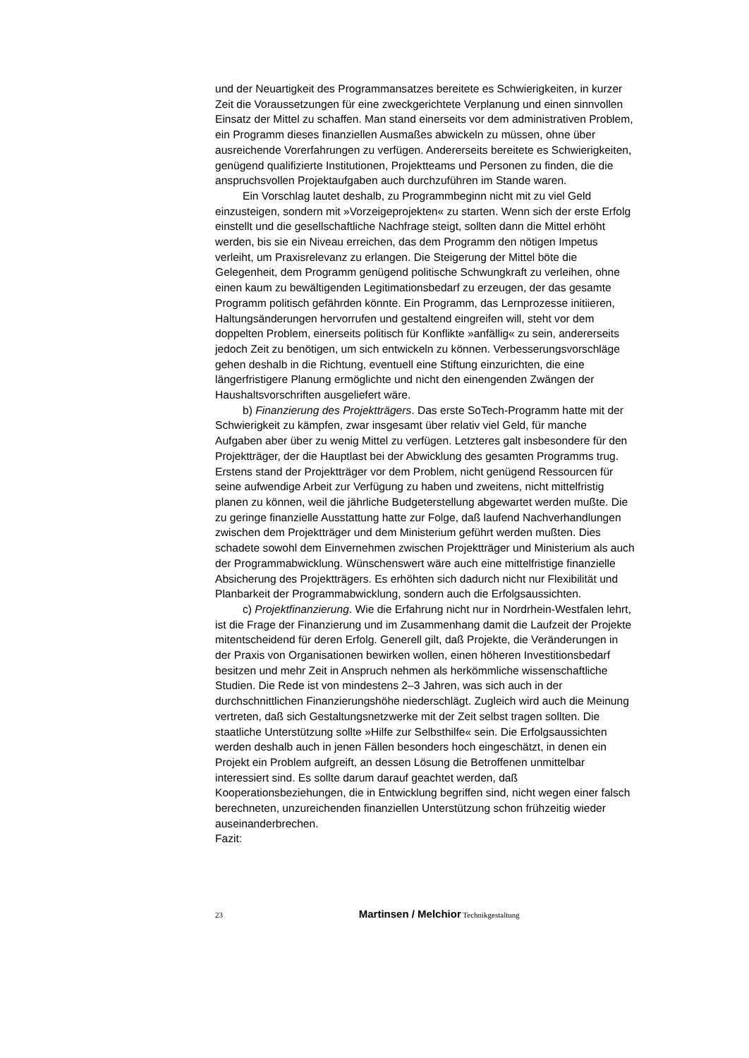und der Neuartigkeit des Programmansatzes bereitete es Schwierigkeiten, in kurzer Zeit die Voraussetzungen für eine zweckgerichtete Verplanung und einen sinnvollen Einsatz der Mittel zu schaffen. Man stand einerseits vor dem administrativen Problem, ein Programm dieses finanziellen Ausmaßes abwickeln zu müssen, ohne über ausreichende Vorerfahrungen zu verfügen. Andererseits bereitete es Schwierigkeiten, genügend qualifizierte Institutionen, Projektteams und Personen zu finden, die die anspruchsvollen Projektaufgaben auch durchzuführen im Stande waren.
Ein Vorschlag lautet deshalb, zu Programmbeginn nicht mit zu viel Geld einzusteigen, sondern mit »Vorzeigeprojekten« zu starten. Wenn sich der erste Erfolg einstellt und die gesellschaftliche Nachfrage steigt, sollten dann die Mittel erhöht werden, bis sie ein Niveau erreichen, das dem Programm den nötigen Impetus verleiht, um Praxisrelevanz zu erlangen. Die Steigerung der Mittel böte die Gelegenheit, dem Programm genügend politische Schwungkraft zu verleihen, ohne einen kaum zu bewältigenden Legitimationsbedarf zu erzeugen, der das gesamte Programm politisch gefährden könnte. Ein Programm, das Lernprozesse initiieren, Haltungsänderungen hervorrufen und gestaltend eingreifen will, steht vor dem doppelten Problem, einerseits politisch für Konflikte »anfällig« zu sein, andererseits jedoch Zeit zu benötigen, um sich entwickeln zu können. Verbesserungsvorschläge gehen deshalb in die Richtung, eventuell eine Stiftung einzurichten, die eine längerfristigere Planung ermöglichte und nicht den einengenden Zwängen der Haushaltsvorschriften ausgeliefert wäre.
b) Finanzierung des Projektträgers. Das erste SoTech-Programm hatte mit der Schwierigkeit zu kämpfen, zwar insgesamt über relativ viel Geld, für manche Aufgaben aber über zu wenig Mittel zu verfügen. Letzteres galt insbesondere für den Projektträger, der die Hauptlast bei der Abwicklung des gesamten Programms trug. Erstens stand der Projektträger vor dem Problem, nicht genügend Ressourcen für seine aufwendige Arbeit zur Verfügung zu haben und zweitens, nicht mittelfristig planen zu können, weil die jährliche Budgeterstellung abgewartet werden mußte. Die zu geringe finanzielle Ausstattung hatte zur Folge, daß laufend Nachverhandlungen zwischen dem Projektträger und dem Ministerium geführt werden mußten. Dies schadete sowohl dem Einvernehmen zwischen Projektträger und Ministerium als auch der Programmabwicklung. Wünschenswert wäre auch eine mittelfristige finanzielle Absicherung des Projektträgers. Es erhöhten sich dadurch nicht nur Flexibilität und Planbarkeit der Programmabwicklung, sondern auch die Erfolgsaussichten.
c) Projektfinanzierung. Wie die Erfahrung nicht nur in Nordrhein-Westfalen lehrt, ist die Frage der Finanzierung und im Zusammenhang damit die Laufzeit der Projekte mitentscheidend für deren Erfolg. Generell gilt, daß Projekte, die Veränderungen in der Praxis von Organisationen bewirken wollen, einen höheren Investitionsbedarf besitzen und mehr Zeit in Anspruch nehmen als herkömmliche wissenschaftliche Studien. Die Rede ist von mindestens 2–3 Jahren, was sich auch in der durchschnittlichen Finanzierungshöhe niederschlägt. Zugleich wird auch die Meinung vertreten, daß sich Gestaltungsnetzwerke mit der Zeit selbst tragen sollten. Die staatliche Unterstützung sollte »Hilfe zur Selbsthilfe« sein. Die Erfolgsaussichten werden deshalb auch in jenen Fällen besonders hoch eingeschätzt, in denen ein Projekt ein Problem aufgreift, an dessen Lösung die Betroffenen unmittelbar interessiert sind. Es sollte darum darauf geachtet werden, daß Kooperationsbeziehungen, die in Entwicklung begriffen sind, nicht wegen einer falsch berechneten, unzureichenden finanziellen Unterstützung schon frühzeitig wieder auseinanderbrechen.
Fazit:
23 Martinsen / Melchior Technikgestaltung